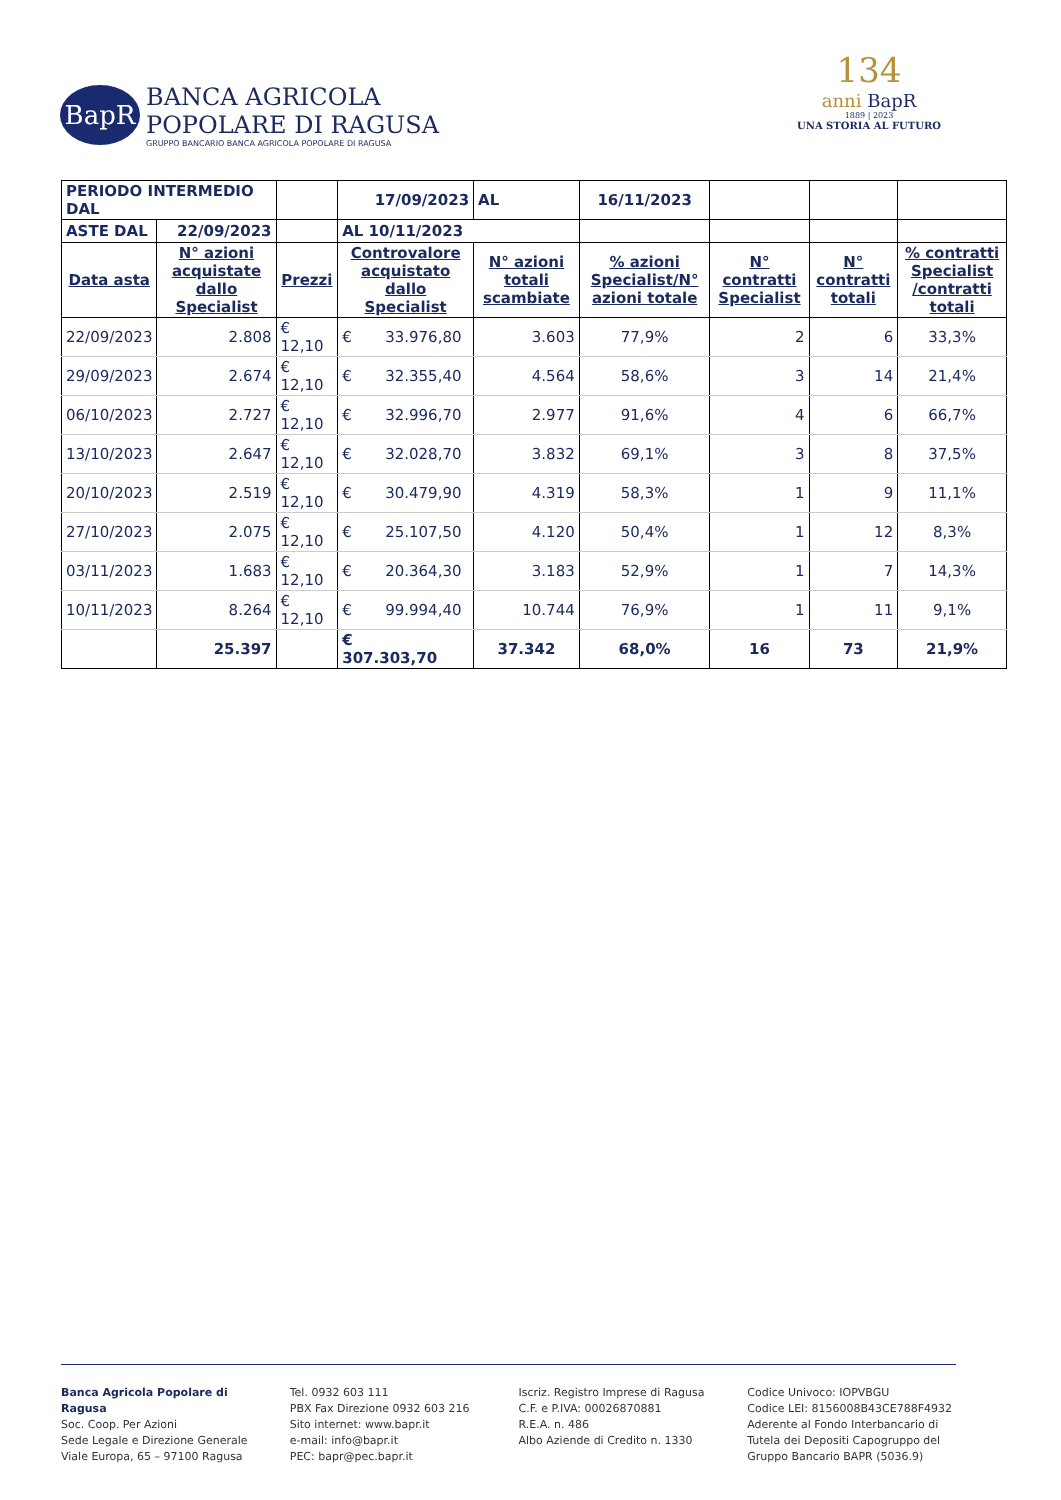BapR
BANCA AGRICOLA
POPOLARE DI RAGUSA
GRUPPO BANCARIO BANCA AGRICOLA POPOLARE DI RAGUSA
134
anni BapR
1889 | 2023
UNA STORIA AL FUTURO
| PERIODO INTERMEDIO DAL | | | 17/09/2023 | AL | 16/11/2023 | | | |
| ASTE DAL | 22/09/2023 | | AL 10/11/2023 | | | | | |
| Data asta | N° azioni acquistate dallo Specialist | Prezzi | Controvalore acquistato dallo Specialist | N° azioni totali scambiate | % azioni Specialist/N° azioni totale | N° contratti Specialist | N° contratti totali | % contratti Specialist /contratti totali |
| 22/09/2023 | 2.808 | € 12,10 | € 33.976,80 | 3.603 | 77,9% | 2 | 6 | 33,3% |
| 29/09/2023 | 2.674 | € 12,10 | € 32.355,40 | 4.564 | 58,6% | 3 | 14 | 21,4% |
| 06/10/2023 | 2.727 | € 12,10 | € 32.996,70 | 2.977 | 91,6% | 4 | 6 | 66,7% |
| 13/10/2023 | 2.647 | € 12,10 | € 32.028,70 | 3.832 | 69,1% | 3 | 8 | 37,5% |
| 20/10/2023 | 2.519 | € 12,10 | € 30.479,90 | 4.319 | 58,3% | 1 | 9 | 11,1% |
| 27/10/2023 | 2.075 | € 12,10 | € 25.107,50 | 4.120 | 50,4% | 1 | 12 | 8,3% |
| 03/11/2023 | 1.683 | € 12,10 | € 20.364,30 | 3.183 | 52,9% | 1 | 7 | 14,3% |
| 10/11/2023 | 8.264 | € 12,10 | € 99.994,40 | 10.744 | 76,9% | 1 | 11 | 9,1% |
| | 25.397 | | € 307.303,70 | 37.342 | 68,0% | 16 | 73 | 21,9% |
Banca Agricola Popolare di Ragusa
Soc. Coop. Per Azioni
Sede Legale e Direzione Generale
Viale Europa, 65 – 97100 Ragusa
Tel. 0932 603 111
PBX Fax Direzione 0932 603 216
Sito internet: www.bapr.it
e-mail: info@bapr.it
PEC: bapr@pec.bapr.it
Iscriz. Registro Imprese di Ragusa
C.F. e P.IVA: 00026870881
R.E.A. n. 486
Albo Aziende di Credito n. 1330
Codice Univoco: IOPVBGU
Codice LEI: 8156008B43CE788F4932
Aderente al Fondo Interbancario di Tutela dei Depositi Capogruppo del Gruppo Bancario BAPR (5036.9)